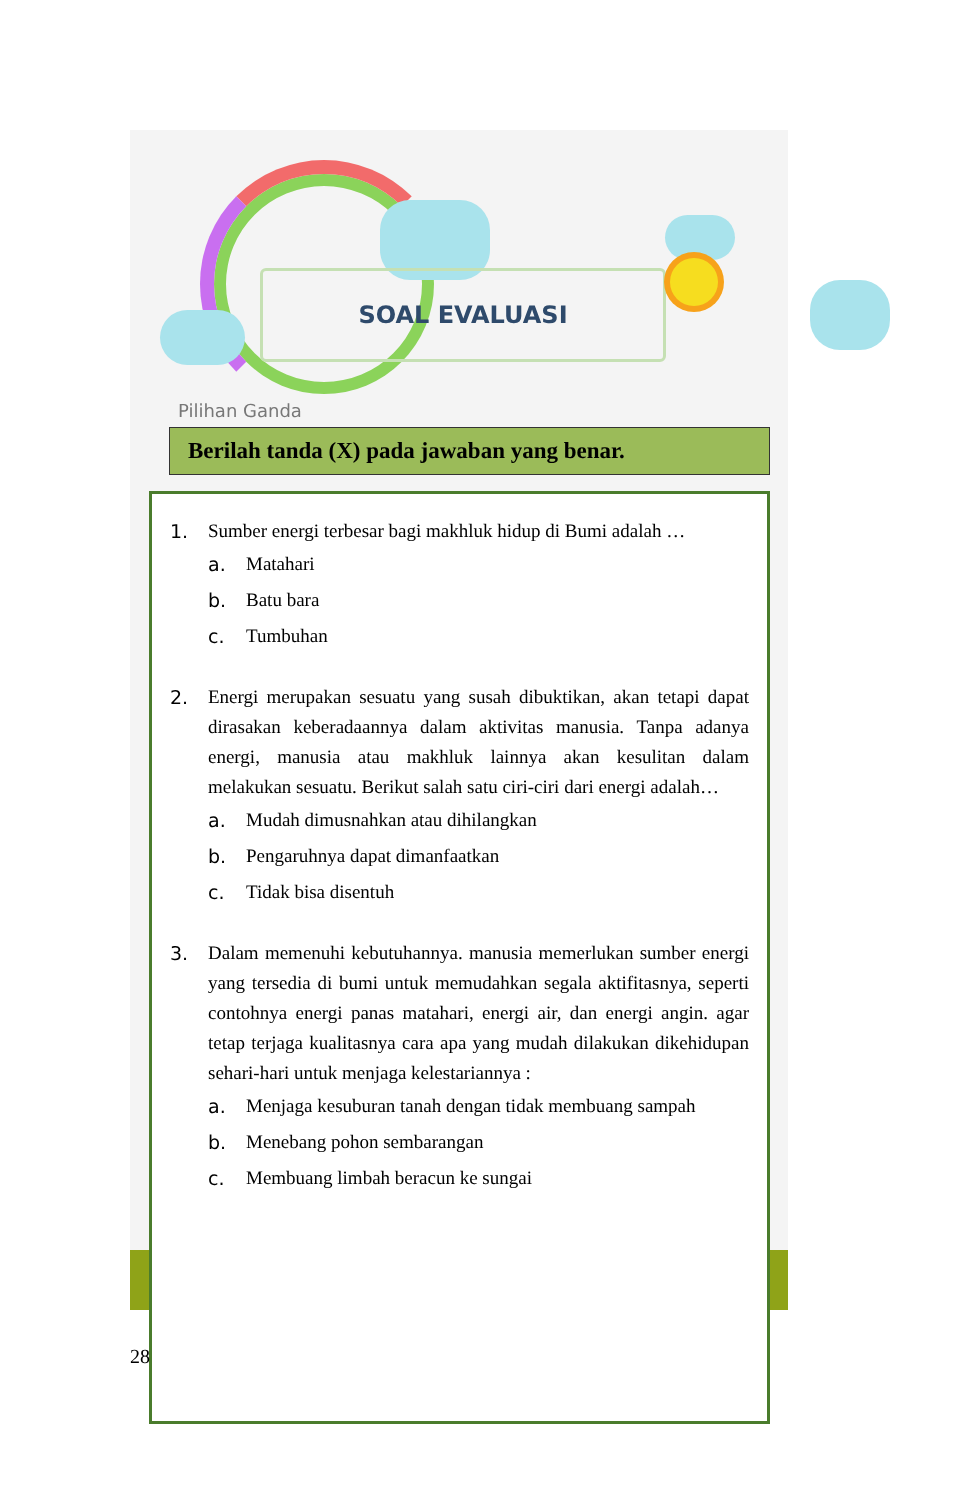SOAL EVALUASI
Pilihan Ganda
Berilah tanda (X) pada jawaban yang benar.
1. Sumber energi terbesar bagi makhluk hidup di Bumi adalah …
a. Matahari
b. Batu bara
c. Tumbuhan
2. Energi merupakan sesuatu yang susah dibuktikan, akan tetapi dapat dirasakan keberadaannya dalam aktivitas manusia. Tanpa adanya energi, manusia atau makhluk lainnya akan kesulitan dalam melakukan sesuatu. Berikut salah satu ciri-ciri dari energi adalah…
a. Mudah dimusnahkan atau dihilangkan
b. Pengaruhnya dapat dimanfaatkan
c. Tidak bisa disentuh
3. Dalam memenuhi kebutuhannya. manusia memerlukan sumber energi yang tersedia di bumi untuk memudahkan segala aktifitasnya, seperti contohnya energi panas matahari, energi air, dan energi angin. agar tetap terjaga kualitasnya cara apa yang mudah dilakukan dikehidupan sehari-hari untuk menjaga kelestariannya :
a. Menjaga kesuburan tanah dengan tidak membuang sampah
b. Menebang pohon sembarangan
c. Membuang limbah beracun ke sungai
28